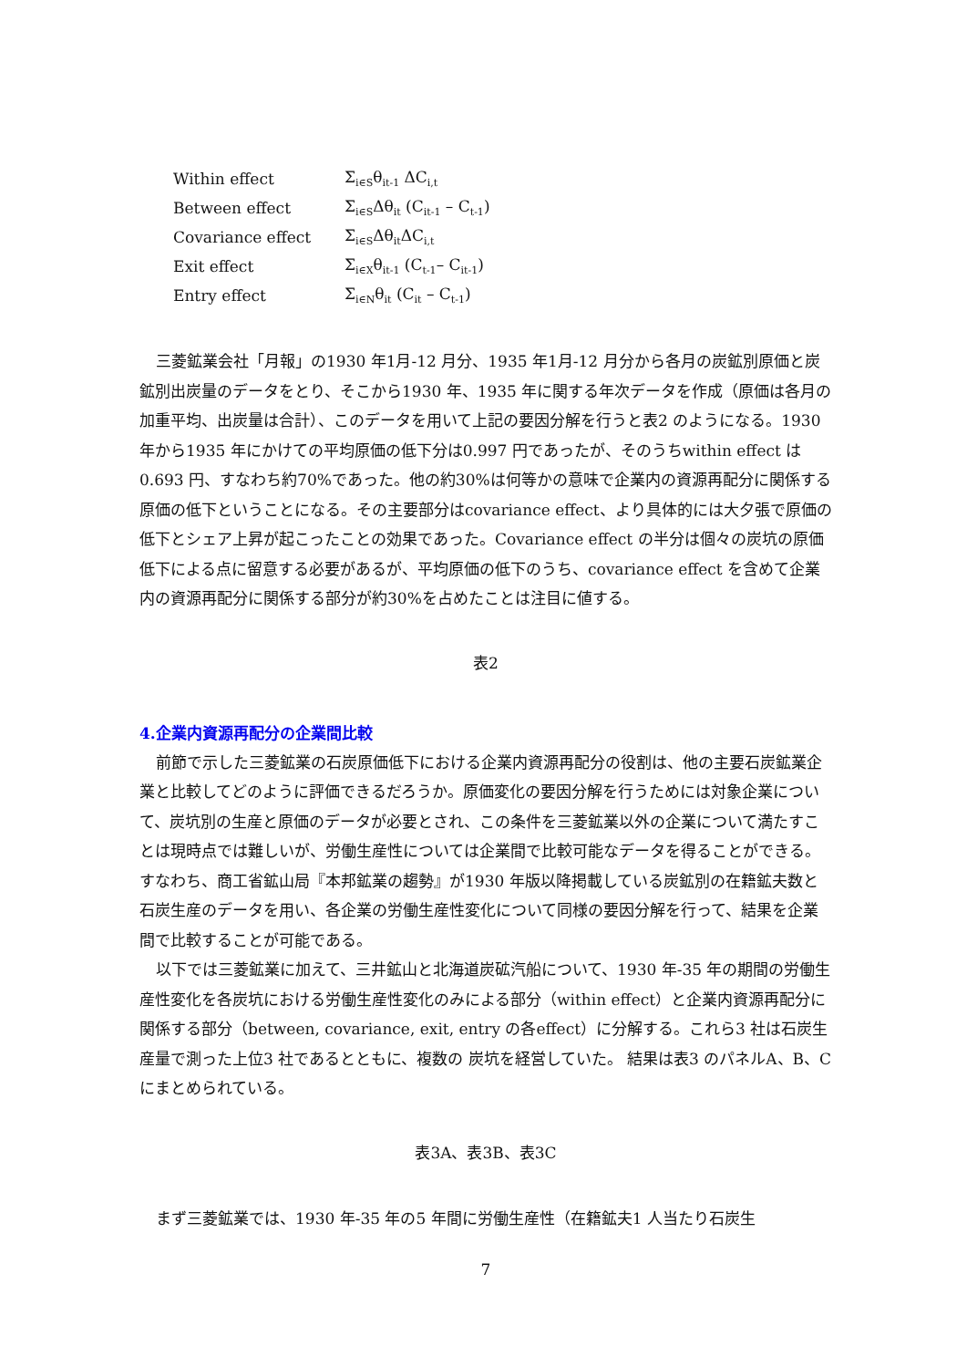| Within effect | Σ<sub>i∈S</sub>θ<sub>it-1</sub> ΔC<sub>i,t</sub> |
| Between effect | Σ<sub>i∈S</sub>Δθ<sub>it</sub> (C<sub>it-1</sub> – C<sub>t-1</sub>) |
| Covariance effect | Σ<sub>i∈S</sub>Δθ<sub>it</sub>ΔC<sub>i,t</sub> |
| Exit effect | Σ<sub>i∈X</sub>θ<sub>it-1</sub> (C<sub>t-1</sub>– C<sub>it-1</sub>) |
| Entry effect | Σ<sub>i∈N</sub>θ<sub>it</sub> (C<sub>it</sub> – C<sub>t-1</sub>) |
三菱鉱業会社「月報」の1930 年1月-12 月分、1935 年1月-12 月分から各月の炭鉱別原価と炭鉱別出炭量のデータをとり、そこから1930 年、1935 年に関する年次データを作成（原価は各月の加重平均、出炭量は合計）、このデータを用いて上記の要因分解を行うと表2 のようになる。1930年から1935 年にかけての平均原価の低下分は0.997 円であったが、そのうちwithin effect は0.693 円、すなわち約70%であった。他の約30%は何等かの意味で企業内の資源再配分に関係する原価の低下ということになる。その主要部分はcovariance effect、より具体的には大夕張で原価の低下とシェア上昇が起こったことの効果であった。Covariance effect の半分は個々の炭坑の原価低下による点に留意する必要があるが、平均原価の低下のうち、covariance effect を含めて企業内の資源再配分に関係する部分が約30%を占めたことは注目に値する。
表2
4.企業内資源再配分の企業間比較
前節で示した三菱鉱業の石炭原価低下における企業内資源再配分の役割は、他の主要石炭鉱業企業と比較してどのように評価できるだろうか。原価変化の要因分解を行うためには対象企業について、炭坑別の生産と原価のデータが必要とされ、この条件を三菱鉱業以外の企業について満たすことは現時点では難しいが、労働生産性については企業間で比較可能なデータを得ることができる。すなわち、商工省鉱山局『本邦鉱業の趨勢』が1930 年版以降掲載している炭鉱別の在籍鉱夫数と石炭生産のデータを用い、各企業の労働生産性変化について同様の要因分解を行って、結果を企業間で比較することが可能である。
以下では三菱鉱業に加えて、三井鉱山と北海道炭砿汽船について、1930 年-35 年の期間の労働生産性変化を各炭坑における労働生産性変化のみによる部分（within effect）と企業内資源再配分に関係する部分（between, covariance, exit, entry の各effect）に分解する。これら3 社は石炭生産量で測った上位3 社であるとともに、複数の 炭坑を経営していた。 結果は表3 のパネルA、B、C にまとめられている。
表3A、表3B、表3C
まず三菱鉱業では、1930 年-35 年の5 年間に労働生産性（在籍鉱夫1 人当たり石炭生
7